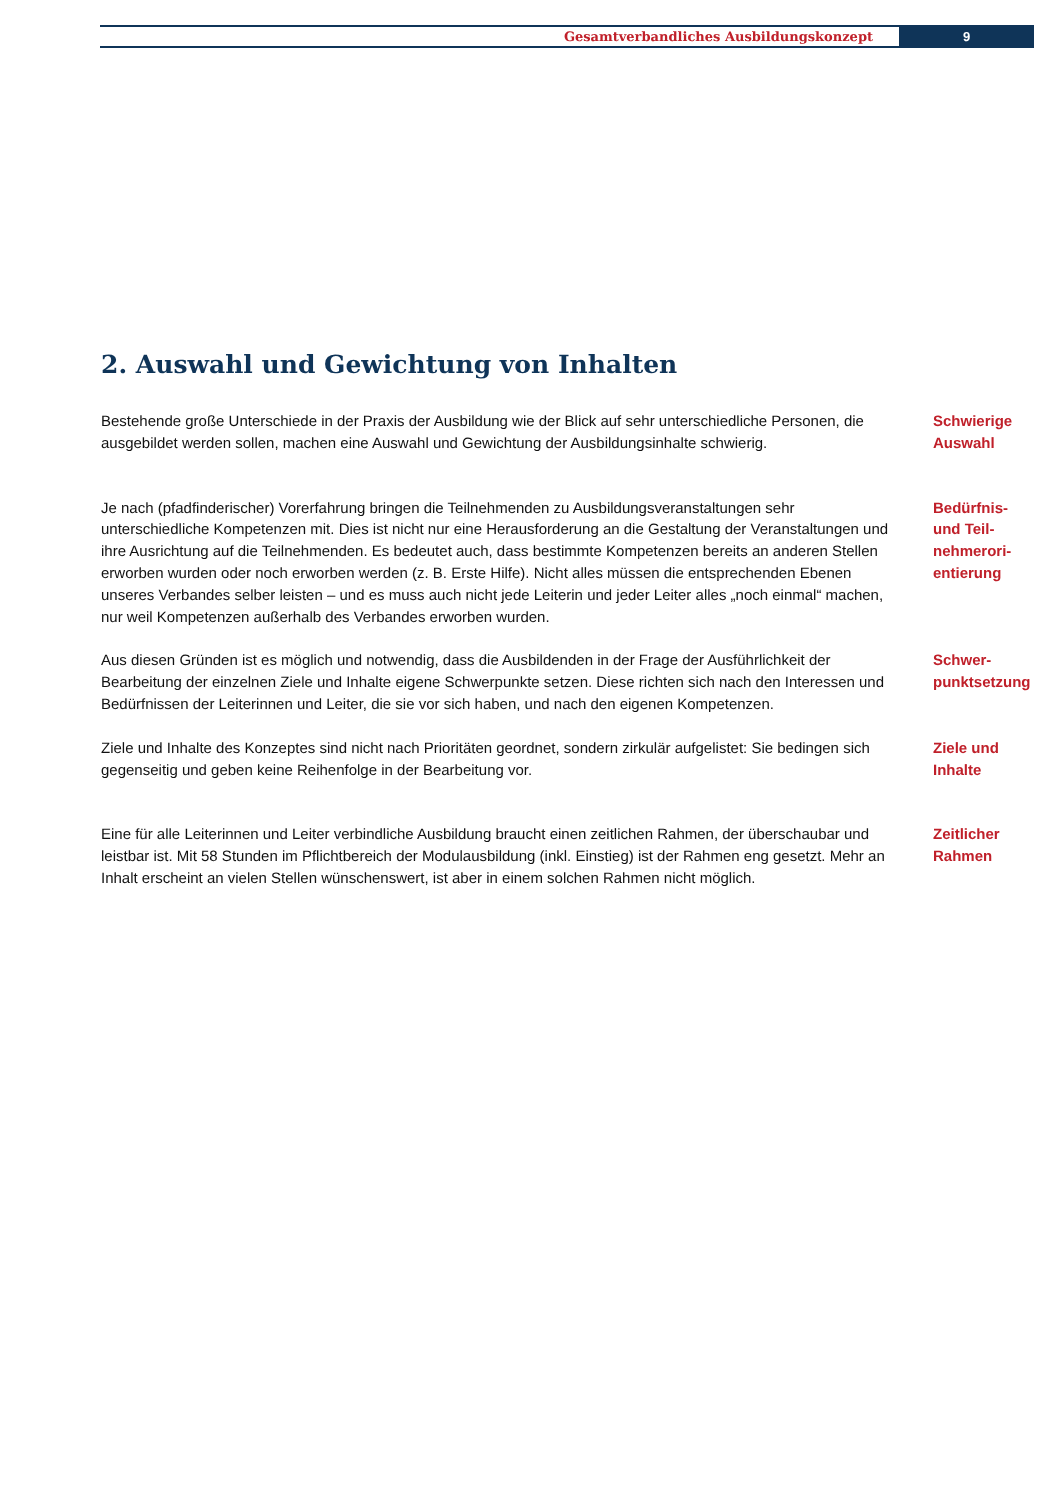Gesamtverbandliches Ausbildungskonzept
9
2. Auswahl und Gewichtung von Inhalten
Bestehende große Unterschiede in der Praxis der Ausbildung wie der Blick auf sehr unterschiedliche Personen, die ausgebildet werden sollen, machen eine Auswahl und Gewichtung der Ausbildungsinhalte schwierig.
Schwierige
Auswahl
Je nach (pfadfinderischer) Vorerfahrung bringen die Teilnehmenden zu Ausbildungsveranstaltungen sehr unterschiedliche Kompetenzen mit. Dies ist nicht nur eine Herausforderung an die Gestaltung der Veranstaltungen und ihre Ausrichtung auf die Teilnehmenden. Es bedeutet auch, dass bestimmte Kompetenzen bereits an anderen Stellen erworben wurden oder noch erworben werden (z. B. Erste Hilfe). Nicht alles müssen die entsprechenden Ebenen unseres Verbandes selber leisten – und es muss auch nicht jede Leiterin und jeder Leiter alles „noch einmal“ machen, nur weil Kompetenzen außerhalb des Verbandes erworben wurden.
Bedürfnis-
und Teil-
nehmerori-
entierung
Aus diesen Gründen ist es möglich und notwendig, dass die Ausbildenden in der Frage der Ausführlichkeit der Bearbeitung der einzelnen Ziele und Inhalte eigene Schwerpunkte setzen. Diese richten sich nach den Interessen und Bedürfnissen der Leiterinnen und Leiter, die sie vor sich haben, und nach den eigenen Kompetenzen.
Schwer-
punktsetzung
Ziele und Inhalte des Konzeptes sind nicht nach Prioritäten geordnet, sondern zirkulär aufgelistet: Sie bedingen sich gegenseitig und geben keine Reihenfolge in der Bearbeitung vor.
Ziele und
Inhalte
Eine für alle Leiterinnen und Leiter verbindliche Ausbildung braucht einen zeitlichen Rahmen, der überschaubar und leistbar ist. Mit 58 Stunden im Pflichtbereich der Modulausbildung (inkl. Einstieg) ist der Rahmen eng gesetzt. Mehr an Inhalt erscheint an vielen Stellen wünschenswert, ist aber in einem solchen Rahmen nicht möglich.
Zeitlicher
Rahmen